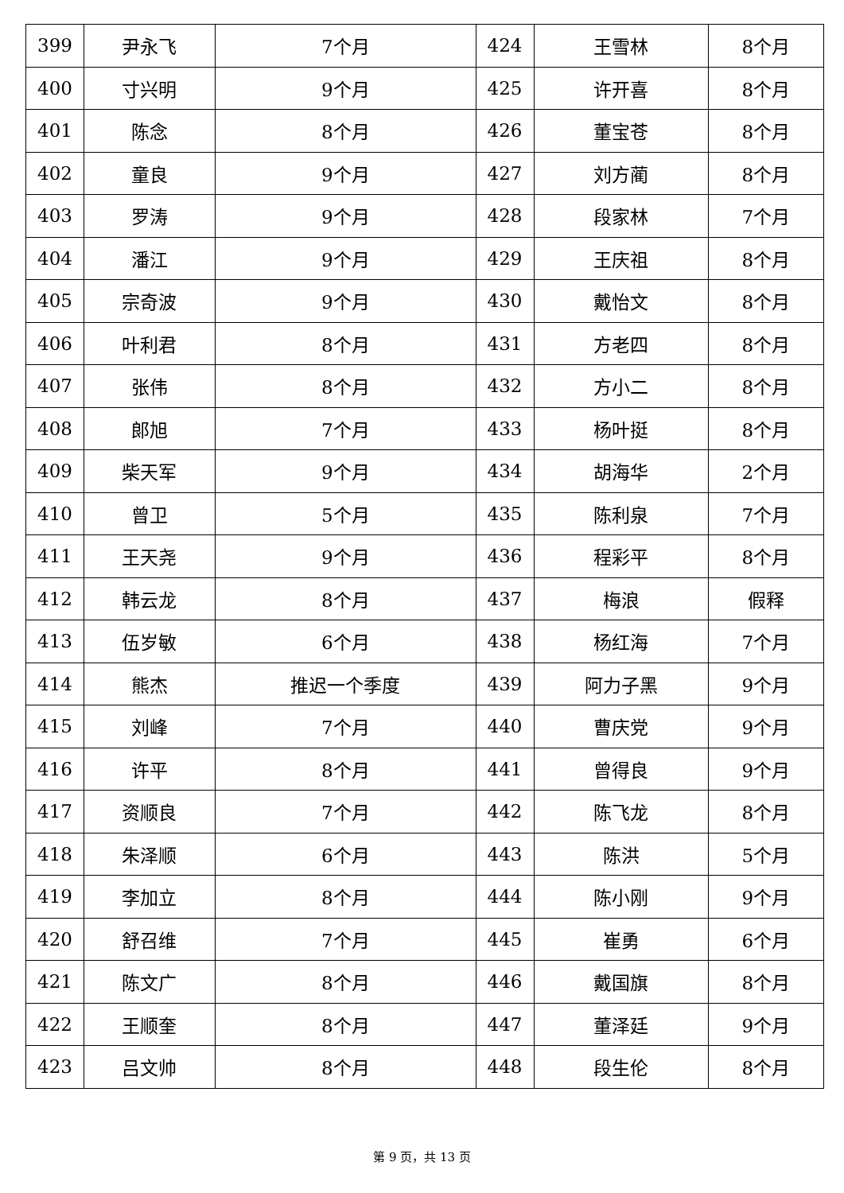| 399 | 尹永飞 | 7个月 | 424 | 王雪林 | 8个月 |
| 400 | 寸兴明 | 9个月 | 425 | 许开喜 | 8个月 |
| 401 | 陈念 | 8个月 | 426 | 董宝苍 | 8个月 |
| 402 | 童良 | 9个月 | 427 | 刘方蔺 | 8个月 |
| 403 | 罗涛 | 9个月 | 428 | 段家林 | 7个月 |
| 404 | 潘江 | 9个月 | 429 | 王庆祖 | 8个月 |
| 405 | 宗奇波 | 9个月 | 430 | 戴怡文 | 8个月 |
| 406 | 叶利君 | 8个月 | 431 | 方老四 | 8个月 |
| 407 | 张伟 | 8个月 | 432 | 方小二 | 8个月 |
| 408 | 郎旭 | 7个月 | 433 | 杨叶挺 | 8个月 |
| 409 | 柴天军 | 9个月 | 434 | 胡海华 | 2个月 |
| 410 | 曾卫 | 5个月 | 435 | 陈利泉 | 7个月 |
| 411 | 王天尧 | 9个月 | 436 | 程彩平 | 8个月 |
| 412 | 韩云龙 | 8个月 | 437 | 梅浪 | 假释 |
| 413 | 伍岁敏 | 6个月 | 438 | 杨红海 | 7个月 |
| 414 | 熊杰 | 推迟一个季度 | 439 | 阿力子黑 | 9个月 |
| 415 | 刘峰 | 7个月 | 440 | 曹庆党 | 9个月 |
| 416 | 许平 | 8个月 | 441 | 曾得良 | 9个月 |
| 417 | 资顺良 | 7个月 | 442 | 陈飞龙 | 8个月 |
| 418 | 朱泽顺 | 6个月 | 443 | 陈洪 | 5个月 |
| 419 | 李加立 | 8个月 | 444 | 陈小刚 | 9个月 |
| 420 | 舒召维 | 7个月 | 445 | 崔勇 | 6个月 |
| 421 | 陈文广 | 8个月 | 446 | 戴国旗 | 8个月 |
| 422 | 王顺奎 | 8个月 | 447 | 董泽廷 | 9个月 |
| 423 | 吕文帅 | 8个月 | 448 | 段生伦 | 8个月 |
第 9 页，共 13 页